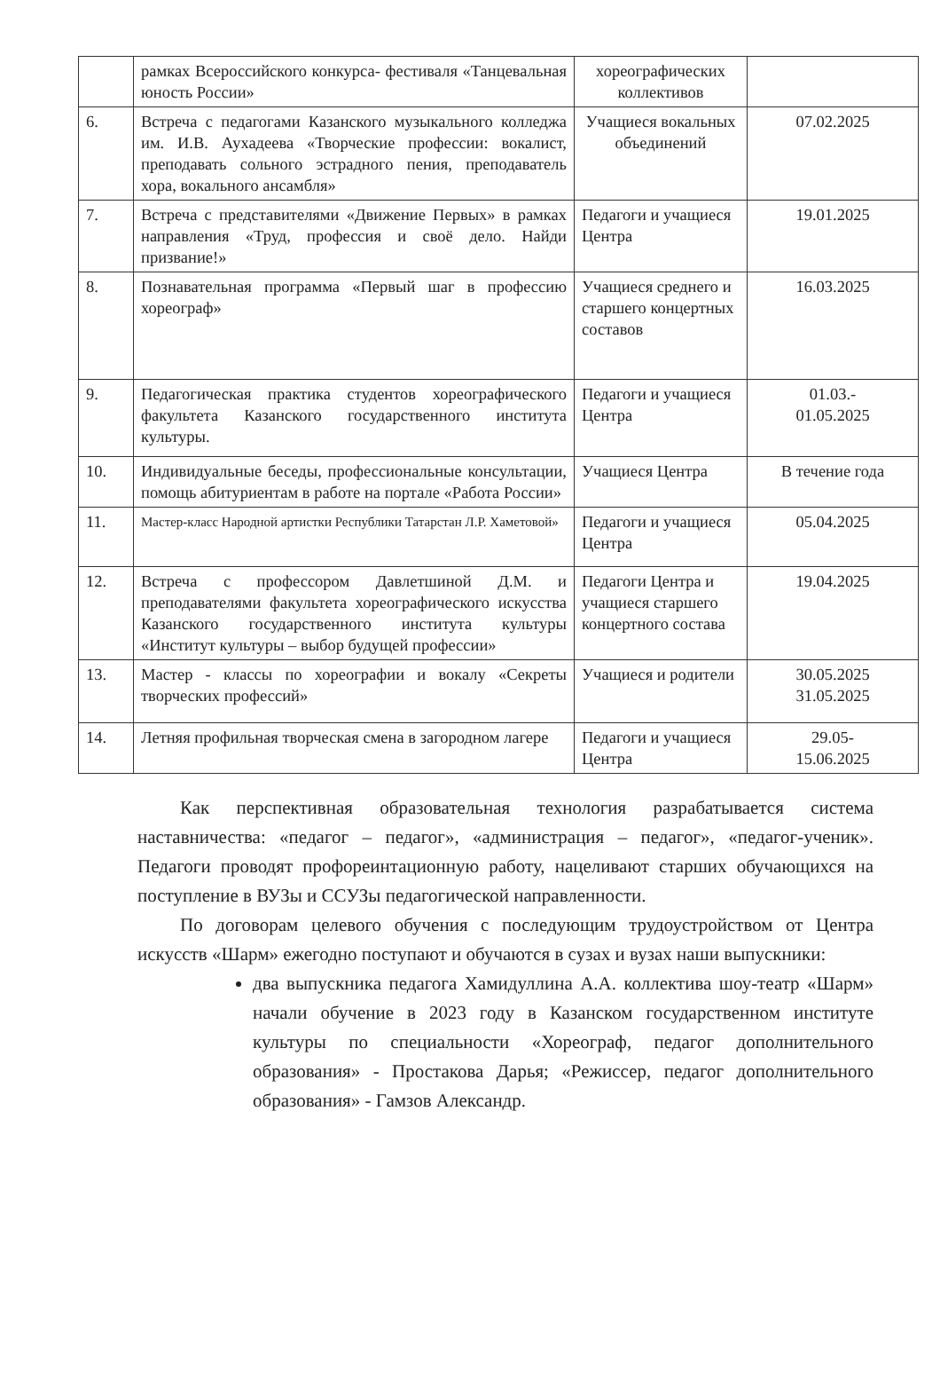| | рамках Всероссийского конкурса- фестиваля «Танцевальная юность России» | хореографических коллективов | |
| 6. | Встреча с педагогами Казанского музыкального колледжа им. И.В. Аухадеева «Творческие профессии: вокалист, преподавать сольного эстрадного пения, преподаватель хора, вокального ансамбля» | Учащиеся вокальных объединений | 07.02.2025 |
| 7. | Встреча с представителями «Движение Первых» в рамках направления «Труд, профессия и своё дело. Найди призвание!» | Педагоги и учащиеся Центра | 19.01.2025 |
| 8. | Познавательная программа «Первый шаг в профессию хореограф» | Учащиеся среднего и старшего концертных составов | 16.03.2025 |
| 9. | Педагогическая практика студентов хореографического факультета Казанского государственного института культуры. | Педагоги и учащиеся Центра | 01.03.- 01.05.2025 |
| 10. | Индивидуальные беседы, профессиональные консультации, помощь абитуриентам в работе на портале «Работа России» | Учащиеся Центра | В течение года |
| 11. | Мастер-класс Народной артистки Республики Татарстан Л.Р. Хаметовой» | Педагоги и учащиеся Центра | 05.04.2025 |
| 12. | Встреча с профессором Давлетшиной Д.М. и преподавателями факультета хореографического искусства Казанского государственного института культуры «Институт культуры – выбор будущей профессии» | Педагоги Центра и учащиеся старшего концертного состава | 19.04.2025 |
| 13. | Мастер - классы по хореографии и вокалу «Секреты творческих профессий» | Учащиеся и родители | 30.05.2025 31.05.2025 |
| 14. | Летняя профильная творческая смена в загородном лагере | Педагоги и учащиеся Центра | 29.05- 15.06.2025 |
Как перспективная образовательная технология разрабатывается система наставничества: «педагог – педагог», «администрация – педагог», «педагог-ученик». Педагоги проводят профореинтационную работу, нацеливают старших обучающихся на поступление в ВУЗы и ССУЗы педагогической направленности.
По договорам целевого обучения с последующим трудоустройством от Центра искусств «Шарм» ежегодно поступают и обучаются в сузах и вузах наши выпускники:
два выпускника педагога Хамидуллина А.А. коллектива шоу-театр «Шарм» начали обучение в 2023 году в Казанском государственном институте культуры по специальности «Хореограф, педагог дополнительного образования» - Простакова Дарья; «Режиссер, педагог дополнительного образования» - Гамзов Александр.